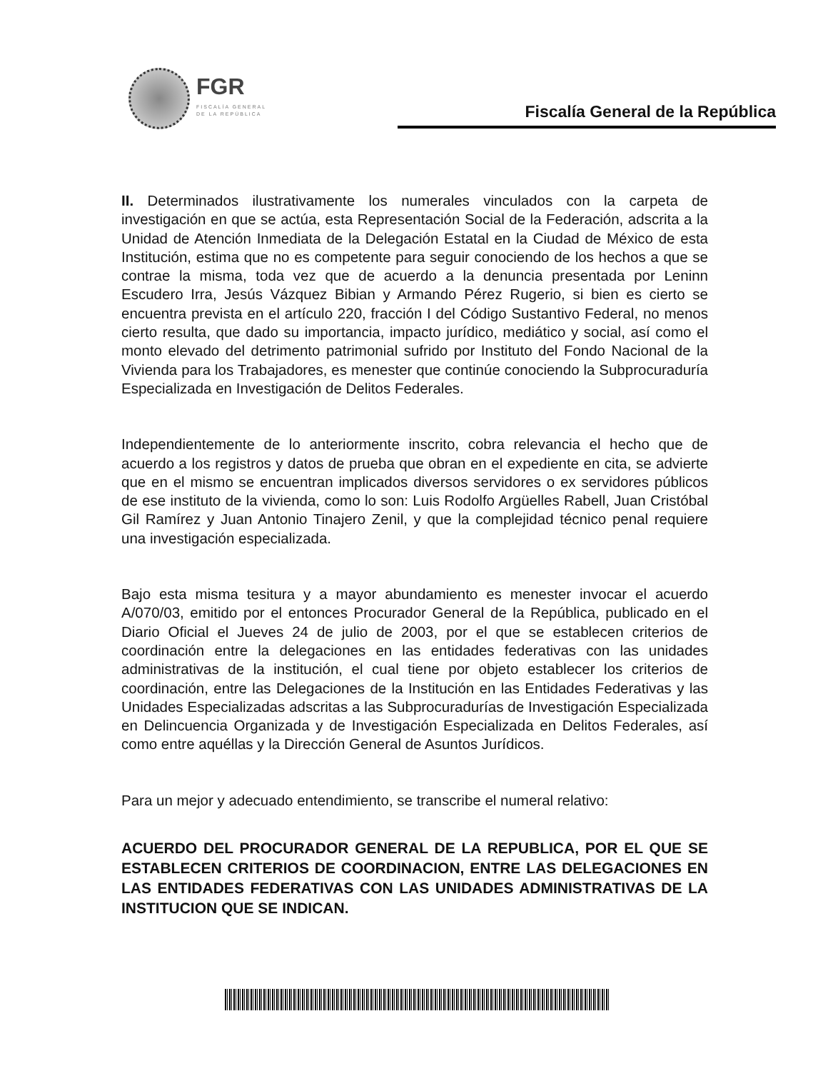FGR
FISCALÍA GENERAL
DE LA REPÚBLICA
Fiscalía General de la República
II. Determinados ilustrativamente los numerales vinculados con la carpeta de investigación en que se actúa, esta Representación Social de la Federación, adscrita a la Unidad de Atención Inmediata de la Delegación Estatal en la Ciudad de México de esta Institución, estima que no es competente para seguir conociendo de los hechos a que se contrae la misma, toda vez que de acuerdo a la denuncia presentada por Leninn Escudero Irra, Jesús Vázquez Bibian y Armando Pérez Rugerio, si bien es cierto se encuentra prevista en el artículo 220, fracción I del Código Sustantivo Federal, no menos cierto resulta, que dado su importancia, impacto jurídico, mediático y social, así como el monto elevado del detrimento patrimonial sufrido por Instituto del Fondo Nacional de la Vivienda para los Trabajadores, es menester que continúe conociendo la Subprocuraduría Especializada en Investigación de Delitos Federales.
Independientemente de lo anteriormente inscrito, cobra relevancia el hecho que de acuerdo a los registros y datos de prueba que obran en el expediente en cita, se advierte que en el mismo se encuentran implicados diversos servidores o ex servidores públicos de ese instituto de la vivienda, como lo son: Luis Rodolfo Argüelles Rabell, Juan Cristóbal Gil Ramírez y Juan Antonio Tinajero Zenil, y que la complejidad técnico penal requiere una investigación especializada.
Bajo esta misma tesitura y a mayor abundamiento es menester invocar el acuerdo A/070/03, emitido por el entonces Procurador General de la República, publicado en el Diario Oficial el Jueves 24 de julio de 2003, por el que se establecen criterios de coordinación entre la delegaciones en las entidades federativas con las unidades administrativas de la institución, el cual tiene por objeto establecer los criterios de coordinación, entre las Delegaciones de la Institución en las Entidades Federativas y las Unidades Especializadas adscritas a las Subprocuradurías de Investigación Especializada en Delincuencia Organizada y de Investigación Especializada en Delitos Federales, así como entre aquéllas y la Dirección General de Asuntos Jurídicos.
Para un mejor y adecuado entendimiento, se transcribe el numeral relativo:
ACUERDO DEL PROCURADOR GENERAL DE LA REPUBLICA, POR EL QUE SE ESTABLECEN CRITERIOS DE COORDINACION, ENTRE LAS DELEGACIONES EN LAS ENTIDADES FEDERATIVAS CON LAS UNIDADES ADMINISTRATIVAS DE LA INSTITUCION QUE SE INDICAN.